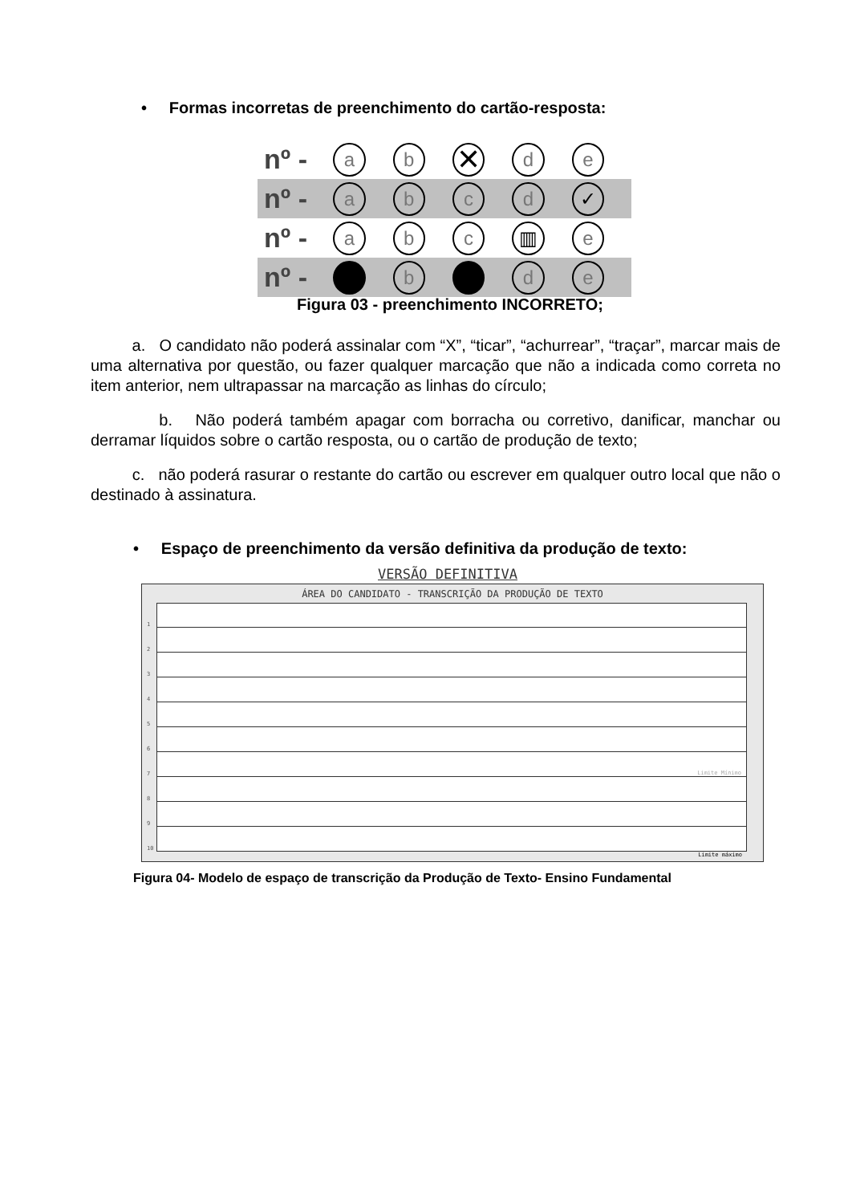• Formas incorretas de preenchimento do cartão-resposta:
nº - ab ✕ de
nº - abcd ✓
nº - abc ▥ e
nº - b d e
Figura 03 - preenchimento INCORRETO;
a. O candidato não poderá assinalar com “X”, “ticar”, “achurrear”, “traçar”, marcar mais de uma alternativa por questão, ou fazer qualquer marcação que não a indicada como correta no item anterior, nem ultrapassar na marcação as linhas do círculo;
b. Não poderá também apagar com borracha ou corretivo, danificar, manchar ou derramar líquidos sobre o cartão resposta, ou o cartão de produção de texto;
c. não poderá rasurar o restante do cartão ou escrever em qualquer outro local que não o destinado à assinatura.
• Espaço de preenchimento da versão definitiva da produção de texto:
VERSÃO DEFINITIVA
ÁREA DO CANDIDATO - TRANSCRIÇÃO DA PRODUÇÃO DE TEXTO
1
2
3
4
5
6
7 Limite Mínimo
8
9
10
Limite máximo
Figura 04- Modelo de espaço de transcrição da Produção de Texto- Ensino Fundamental